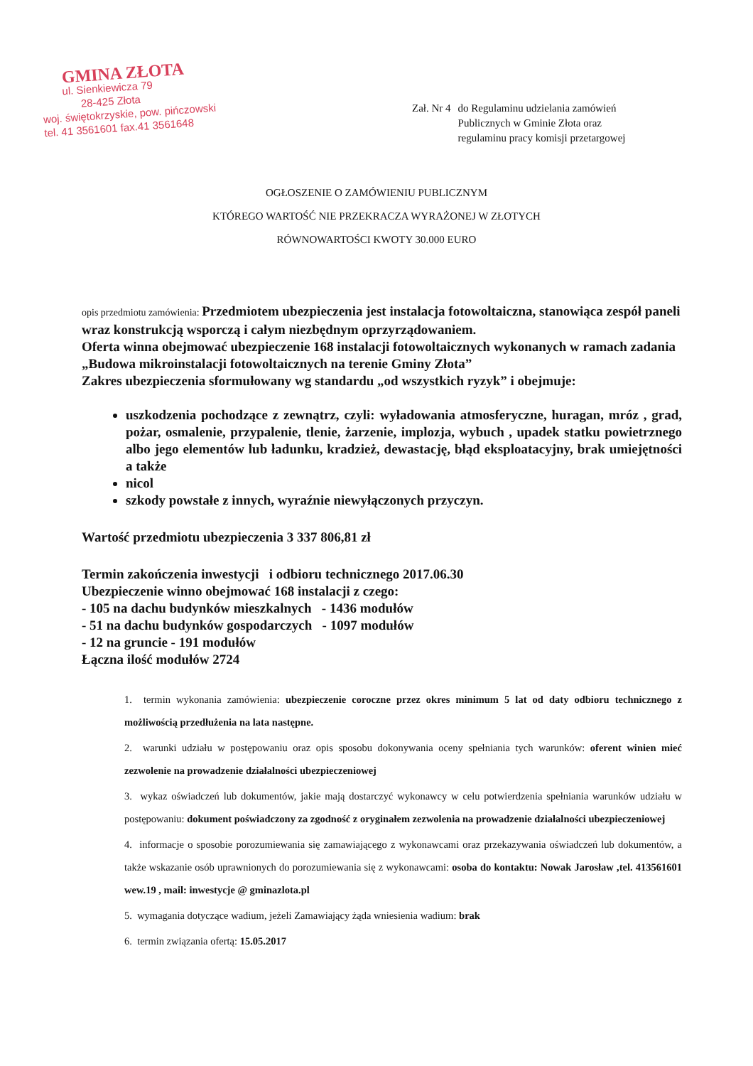GMINA ZŁOTA
ul. Sienkiewicza 79
28-425 Złota
woj. świętokrzyskie, pow. pińczowski
tel. 41 3561601 fax.41 3561648
Zał. Nr 4 do Regulaminu udzielania zamówień
Publicznych w Gminie Złota oraz
regulaminu pracy komisji przetargowej
OGŁOSZENIE O ZAMÓWIENIU PUBLICZNYM
KTÓREGO WARTOŚĆ NIE PRZEKRACZA WYRAŻONEJ W ZŁOTYCH
RÓWNOWARTOŚCI KWOTY 30.000 EURO
opis przedmiotu zamówienia: Przedmiotem ubezpieczenia jest instalacja fotowoltaiczna, stanowiąca zespół paneli wraz konstrukcją wsporczą i całym niezbędnym oprzyrządowaniem.
Oferta winna obejmować ubezpieczenie 168 instalacji fotowoltaicznych wykonanych w ramach zadania „Budowa mikroinstalacji fotowoltaicznych na terenie Gminy Złota”
Zakres ubezpieczenia sformułowany wg standardu „od wszystkich ryzyk” i obejmuje:
uszkodzenia pochodzące z zewnątrz, czyli: wyładowania atmosferyczne, huragan, mróz , grad, pożar, osmalenie, przypalenie, tlenie, żarzenie, implozja, wybuch , upadek statku powietrznego albo jego elementów lub ładunku, kradzież, dewastację, błąd eksploatacyjny, brak umiejętności a także
nicol
szkody powstałe z innych, wyraźnie niewyłączonych przyczyn.
Wartość przedmiotu ubezpieczenia 3 337 806,81 zł
Termin zakończenia inwestycji i odbioru technicznego 2017.06.30
Ubezpieczenie winno obejmować 168 instalacji z czego:
- 105 na dachu budynków mieszkalnych - 1436 modułów
- 51 na dachu budynków gospodarczych - 1097 modułów
- 12 na gruncie - 191 modułów
Łączna ilość modułów 2724
1. termin wykonania zamówienia: ubezpieczenie coroczne przez okres minimum 5 lat od daty odbioru technicznego z możliwością przedłużenia na lata następne.
2. warunki udziału w postępowaniu oraz opis sposobu dokonywania oceny spełniania tych warunków: oferent winien mieć zezwolenie na prowadzenie działalności ubezpieczeniowej
3. wykaz oświadczeń lub dokumentów, jakie mają dostarczyć wykonawcy w celu potwierdzenia spełniania warunków udziału w postępowaniu: dokument poświadczony za zgodność z oryginałem zezwolenia na prowadzenie działalności ubezpieczeniowej
4. informacje o sposobie porozumiewania się zamawiającego z wykonawcami oraz przekazywania oświadczeń lub dokumentów, a także wskazanie osób uprawnionych do porozumiewania się z wykonawcami: osoba do kontaktu: Nowak Jarosław ,tel. 413561601 wew.19 , mail: inwestycje @ gminazlota.pl
5. wymagania dotyczące wadium, jeżeli Zamawiający żąda wniesienia wadium: brak
6. termin związania ofertą: 15.05.2017